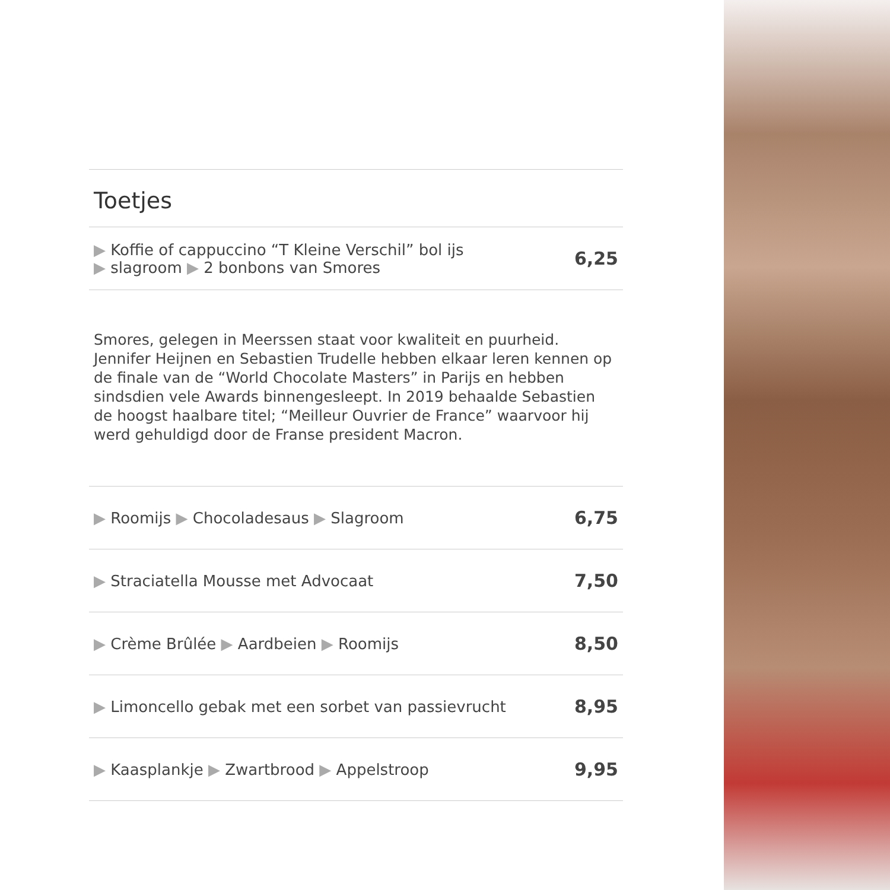Toetjes
| ▶ Koffie of cappuccino “T Kleine Verschil” bol ijs ▶ slagroom ▶ 2 bonbons van Smores | 6,25 |
Smores, gelegen in Meerssen staat voor kwaliteit en puurheid. Jennifer Heijnen en Sebastien Trudelle hebben elkaar leren kennen op de finale van de “World Chocolate Masters” in Parijs en hebben sindsdien vele Awards binnengesleept. In 2019 behaalde Sebastien de hoogst haalbare titel; “Meilleur Ouvrier de France” waarvoor hij werd gehuldigd door de Franse president Macron.
| ▶ Roomijs ▶ Chocoladesaus ▶ Slagroom | 6,75 |
| ▶ Straciatella Mousse met Advocaat | 7,50 |
| ▶ Crème Brûlée ▶ Aardbeien ▶ Roomijs | 8,50 |
| ▶ Limoncello gebak met een sorbet van passievrucht | 8,95 |
| ▶ Kaasplankje ▶ Zwartbrood ▶ Appelstroop | 9,95 |